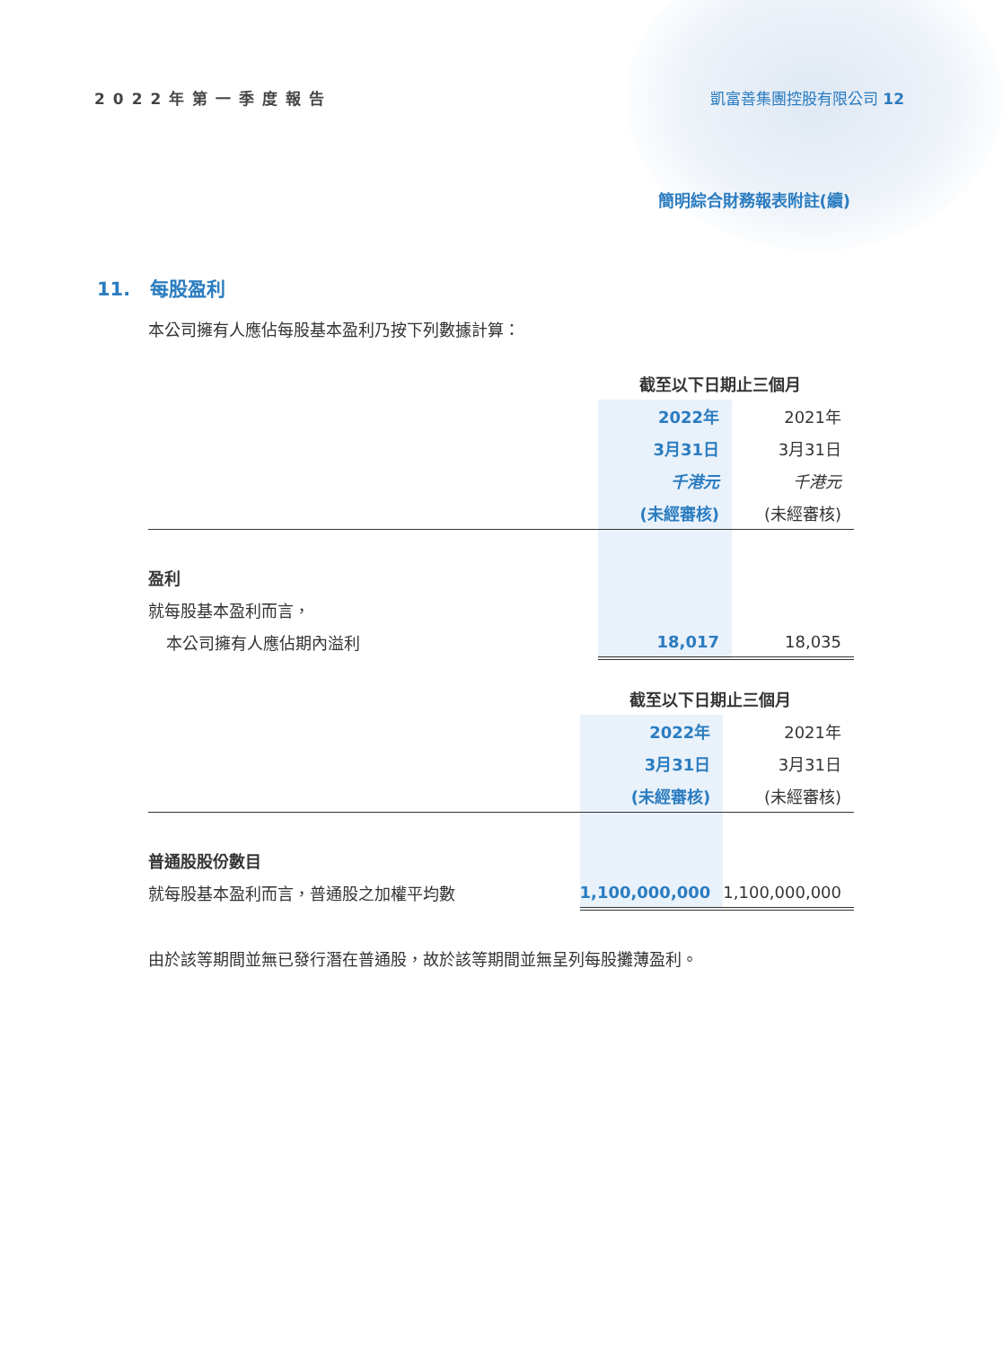2022年第一季度報告 凱富善集團控股有限公司 12
簡明綜合財務報表附註(續)
11. 每股盈利
本公司擁有人應佔每股基本盈利乃按下列數據計算：
| | 截至以下日期止三個月 | |
| | 2022年 | 2021年 |
| | 3月31日 | 3月31日 |
| | 千港元 | 千港元 |
| | (未經審核) | (未經審核) |
| 盈利 | | |
| 就每股基本盈利而言， | | |
| 本公司擁有人應佔期內溢利 | 18,017 | 18,035 |
| | 截至以下日期止三個月 | |
| | 2022年 | 2021年 |
| | 3月31日 | 3月31日 |
| | (未經審核) | (未經審核) |
| 普通股股份數目 | | |
| 就每股基本盈利而言，普通股之加權平均數 | 1,100,000,000 | 1,100,000,000 |
由於該等期間並無已發行潛在普通股，故於該等期間並無呈列每股攤薄盈利。